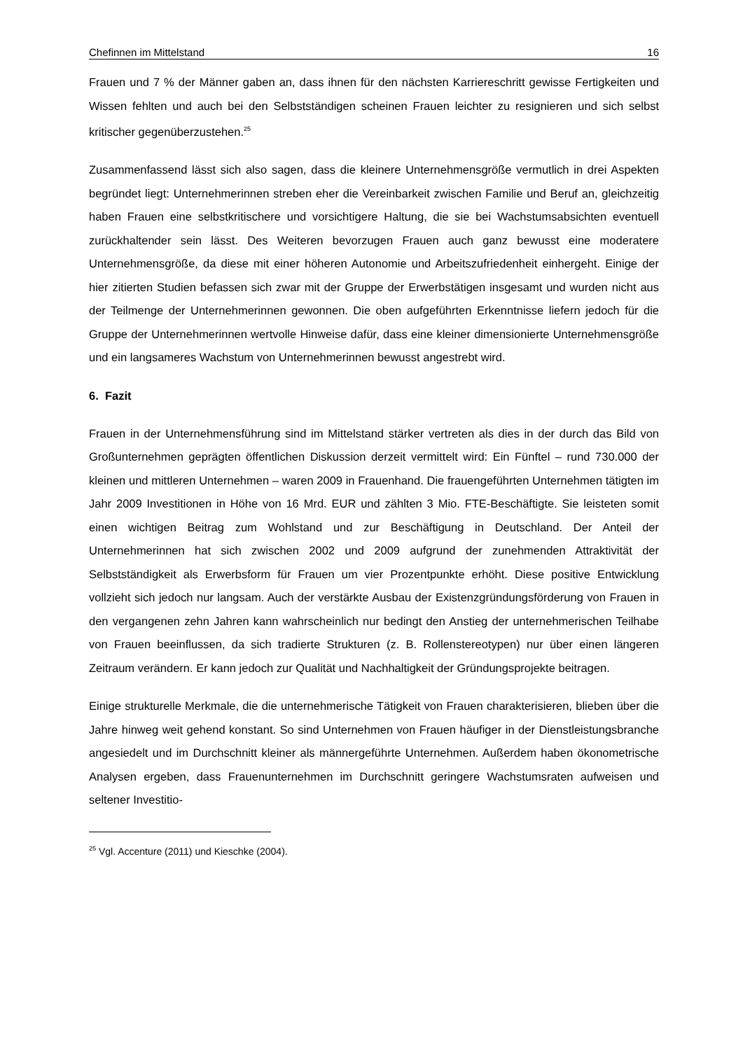Chefinnen im Mittelstand 16
Frauen und 7 % der Männer gaben an, dass ihnen für den nächsten Karriereschritt gewisse Fertigkeiten und Wissen fehlten und auch bei den Selbstständigen scheinen Frauen leichter zu resignieren und sich selbst kritischer gegenüberzustehen.<sup>25</sup>
Zusammenfassend lässt sich also sagen, dass die kleinere Unternehmensgröße vermutlich in drei Aspekten begründet liegt: Unternehmerinnen streben eher die Vereinbarkeit zwischen Familie und Beruf an, gleichzeitig haben Frauen eine selbstkritischere und vorsichtigere Haltung, die sie bei Wachstumsabsichten eventuell zurückhaltender sein lässt. Des Weiteren bevorzugen Frauen auch ganz bewusst eine moderatere Unternehmensgröße, da diese mit einer höheren Autonomie und Arbeitszufriedenheit einhergeht. Einige der hier zitierten Studien befassen sich zwar mit der Gruppe der Erwerbstätigen insgesamt und wurden nicht aus der Teilmenge der Unternehmerinnen gewonnen. Die oben aufgeführten Erkenntnisse liefern jedoch für die Gruppe der Unternehmerinnen wertvolle Hinweise dafür, dass eine kleiner dimensionierte Unternehmensgröße und ein langsameres Wachstum von Unternehmerinnen bewusst angestrebt wird.
6. Fazit
Frauen in der Unternehmensführung sind im Mittelstand stärker vertreten als dies in der durch das Bild von Großunternehmen geprägten öffentlichen Diskussion derzeit vermittelt wird: Ein Fünftel – rund 730.000 der kleinen und mittleren Unternehmen – waren 2009 in Frauenhand. Die frauengeführten Unternehmen tätigten im Jahr 2009 Investitionen in Höhe von 16 Mrd. EUR und zählten 3 Mio. FTE-Beschäftigte. Sie leisteten somit einen wichtigen Beitrag zum Wohlstand und zur Beschäftigung in Deutschland. Der Anteil der Unternehmerinnen hat sich zwischen 2002 und 2009 aufgrund der zunehmenden Attraktivität der Selbstständigkeit als Erwerbsform für Frauen um vier Prozentpunkte erhöht. Diese positive Entwicklung vollzieht sich jedoch nur langsam. Auch der verstärkte Ausbau der Existenzgründungsförderung von Frauen in den vergangenen zehn Jahren kann wahrscheinlich nur bedingt den Anstieg der unternehmerischen Teilhabe von Frauen beeinflussen, da sich tradierte Strukturen (z. B. Rollenstereotypen) nur über einen längeren Zeitraum verändern. Er kann jedoch zur Qualität und Nachhaltigkeit der Gründungsprojekte beitragen.
Einige strukturelle Merkmale, die die unternehmerische Tätigkeit von Frauen charakterisieren, blieben über die Jahre hinweg weit gehend konstant. So sind Unternehmen von Frauen häufiger in der Dienstleistungsbranche angesiedelt und im Durchschnitt kleiner als männergeführte Unternehmen. Außerdem haben ökonometrische Analysen ergeben, dass Frauenunternehmen im Durchschnitt geringere Wachstumsraten aufweisen und seltener Investitio-
<sup>25</sup> Vgl. Accenture (2011) und Kieschke (2004).